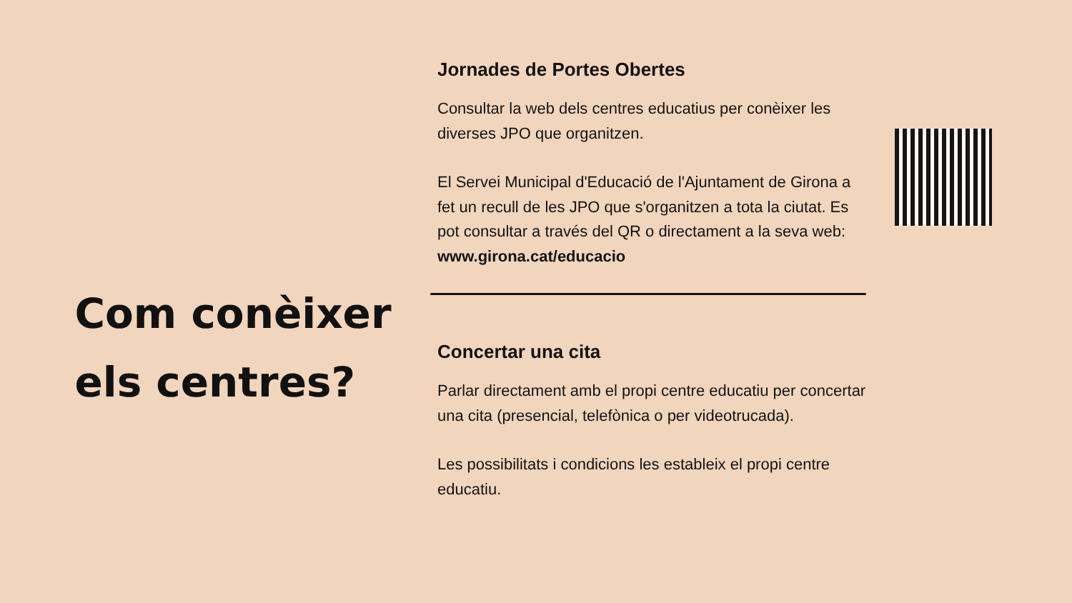Com conèixer
els centres?
Jornades de Portes Obertes
Consultar la web dels centres educatius per conèixer les diverses JPO que organitzen.
El Servei Municipal d'Educació de l'Ajuntament de Girona a fet un recull de les JPO que s'organitzen a tota la ciutat. Es pot consultar a través del QR o directament a la seva web: www.girona.cat/educacio
Concertar una cita
Parlar directament amb el propi centre educatiu per concertar una cita (presencial, telefònica o per videotrucada).
Les possibilitats i condicions les estableix el propi centre educatiu.